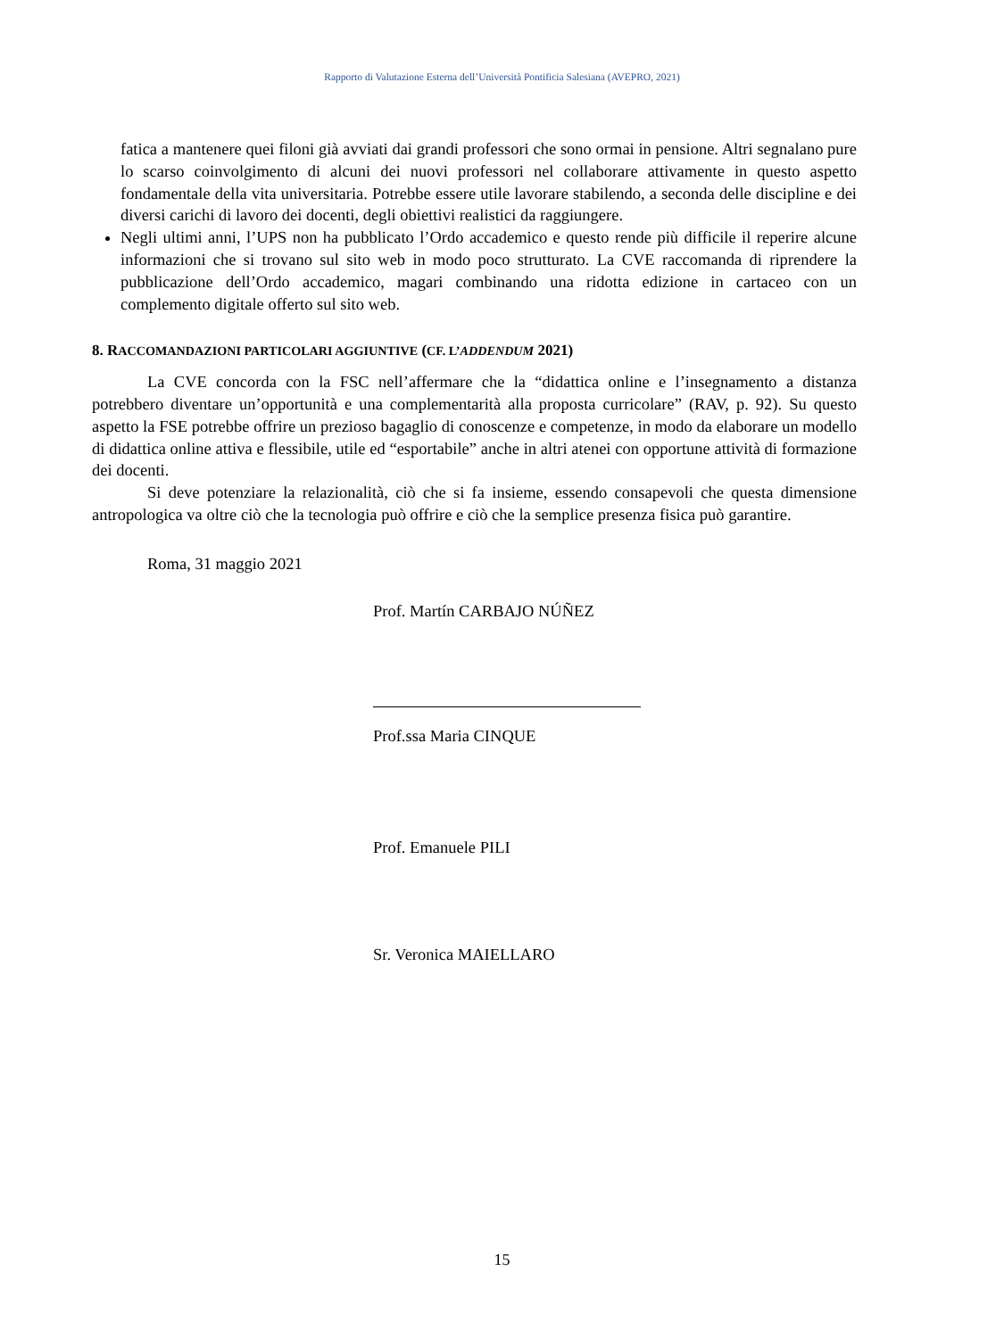Rapporto di Valutazione Esterna dell’Università Pontificia Salesiana (AVEPRO, 2021)
fatica a mantenere quei filoni già avviati dai grandi professori che sono ormai in pensione. Altri segnalano pure lo scarso coinvolgimento di alcuni dei nuovi professori nel collaborare attivamente in questo aspetto fondamentale della vita universitaria. Potrebbe essere utile lavorare stabilendo, a seconda delle discipline e dei diversi carichi di lavoro dei docenti, degli obiettivi realistici da raggiungere.
Negli ultimi anni, l’UPS non ha pubblicato l’Ordo accademico e questo rende più difficile il reperire alcune informazioni che si trovano sul sito web in modo poco strutturato. La CVE raccomanda di riprendere la pubblicazione dell’Ordo accademico, magari combinando una ridotta edizione in cartaceo con un complemento digitale offerto sul sito web.
8. RACCOMANDAZIONI PARTICOLARI AGGIUNTIVE (CF. L’ADDENDUM 2021)
La CVE concorda con la FSC nell’affermare che la “didattica online e l’insegnamento a distanza potrebbero diventare un’opportunità e una complementarità alla proposta curricolare” (RAV, p. 92). Su questo aspetto la FSE potrebbe offrire un prezioso bagaglio di conoscenze e competenze, in modo da elaborare un modello di didattica online attiva e flessibile, utile ed “esportabile” anche in altri atenei con opportune attività di formazione dei docenti.
Si deve potenziare la relazionalità, ciò che si fa insieme, essendo consapevoli che questa dimensione antropologica va oltre ciò che la tecnologia può offrire e ciò che la semplice presenza fisica può garantire.
Roma, 31 maggio 2021
Prof. Martín CARBAJO NÚÑEZ
Prof.ssa Maria CINQUE
Prof. Emanuele PILI
Sr. Veronica MAIELLARO
15